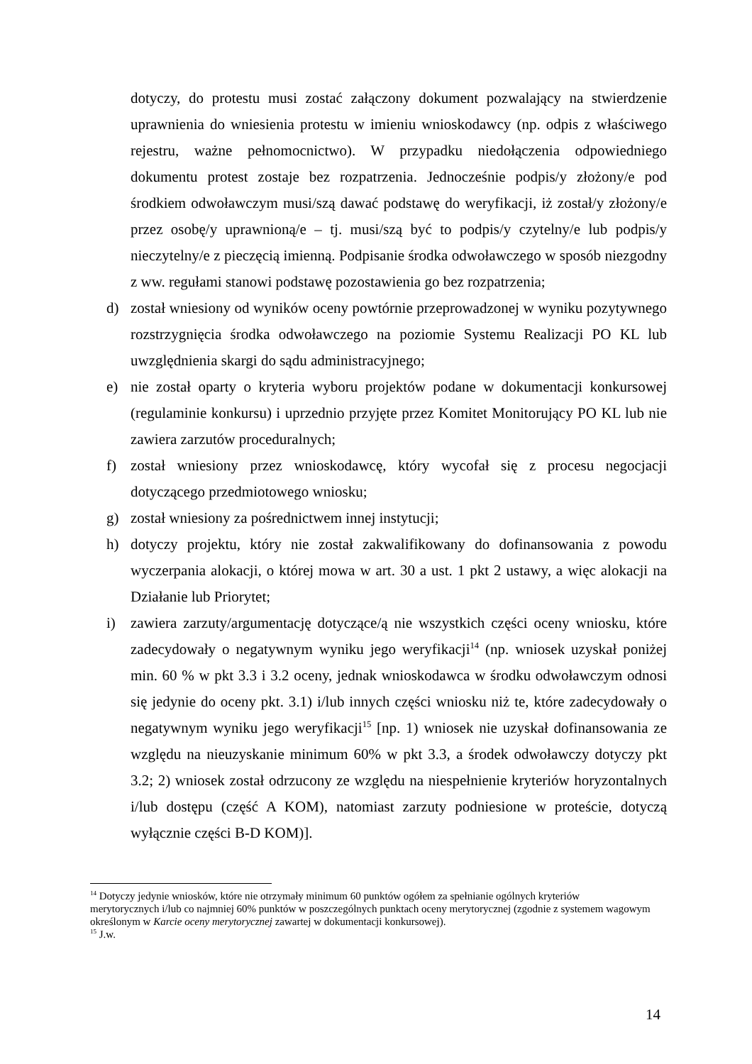dotyczy, do protestu musi zostać załączony dokument pozwalający na stwierdzenie uprawnienia do wniesienia protestu w imieniu wnioskodawcy (np. odpis z właściwego rejestru, ważne pełnomocnictwo). W przypadku niedołączenia odpowiedniego dokumentu protest zostaje bez rozpatrzenia. Jednocześnie podpis/y złożony/e pod środkiem odwoławczym musi/szą dawać podstawę do weryfikacji, iż został/y złożony/e przez osobę/y uprawnioną/e – tj. musi/szą być to podpis/y czytelny/e lub podpis/y nieczytelny/e z pieczęcią imienną. Podpisanie środka odwoławczego w sposób niezgodny z ww. regułami stanowi podstawę pozostawienia go bez rozpatrzenia;
d) został wniesiony od wyników oceny powtórnie przeprowadzonej w wyniku pozytywnego rozstrzygnięcia środka odwoławczego na poziomie Systemu Realizacji PO KL lub uwzględnienia skargi do sądu administracyjnego;
e) nie został oparty o kryteria wyboru projektów podane w dokumentacji konkursowej (regulaminie konkursu) i uprzednio przyjęte przez Komitet Monitorujący PO KL lub nie zawiera zarzutów proceduralnych;
f) został wniesiony przez wnioskodawcę, który wycofał się z procesu negocjacji dotyczącego przedmiotowego wniosku;
g) został wniesiony za pośrednictwem innej instytucji;
h) dotyczy projektu, który nie został zakwalifikowany do dofinansowania z powodu wyczerpania alokacji, o której mowa w art. 30 a ust. 1 pkt 2 ustawy, a więc alokacji na Działanie lub Priorytet;
i) zawiera zarzuty/argumentację dotyczące/ą nie wszystkich części oceny wniosku, które zadecydowały o negatywnym wyniku jego weryfikacji<sup>14</sup> (np. wniosek uzyskał poniżej min. 60 % w pkt 3.3 i 3.2 oceny, jednak wnioskodawca w środku odwoławczym odnosi się jedynie do oceny pkt. 3.1) i/lub innych części wniosku niż te, które zadecydowały o negatywnym wyniku jego weryfikacji<sup>15</sup> [np. 1) wniosek nie uzyskał dofinansowania ze względu na nieuzyskanie minimum 60% w pkt 3.3, a środek odwoławczy dotyczy pkt 3.2; 2) wniosek został odrzucony ze względu na niespełnienie kryteriów horyzontalnych i/lub dostępu (część A KOM), natomiast zarzuty podniesione w proteście, dotyczą wyłącznie części B-D KOM)].
<sup>14</sup> Dotyczy jedynie wniosków, które nie otrzymały minimum 60 punktów ogółem za spełnianie ogólnych kryteriów merytorycznych i/lub co najmniej 60% punktów w poszczególnych punktach oceny merytorycznej (zgodnie z systemem wagowym określonym w Karcie oceny merytorycznej zawartej w dokumentacji konkursowej).
<sup>15</sup> J.w.
14